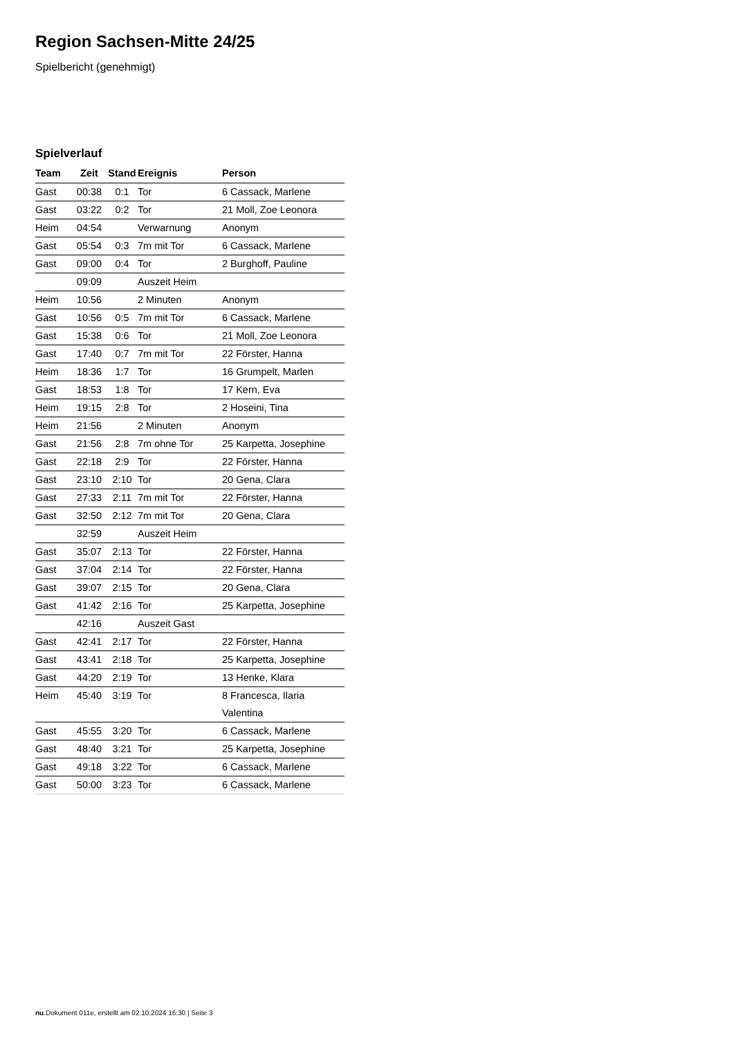Region Sachsen-Mitte 24/25
Spielbericht (genehmigt)
Spielverlauf
| Team | Zeit | Stand | Ereignis | Person |
| --- | --- | --- | --- | --- |
| Gast | 00:38 | 0:1 | Tor | 6 Cassack, Marlene |
| Gast | 03:22 | 0:2 | Tor | 21 Moll, Zoe Leonora |
| Heim | 04:54 | | Verwarnung | Anonym |
| Gast | 05:54 | 0:3 | 7m mit Tor | 6 Cassack, Marlene |
| Gast | 09:00 | 0:4 | Tor | 2 Burghoff, Pauline |
| | 09:09 | | Auszeit Heim | |
| Heim | 10:56 | | 2 Minuten | Anonym |
| Gast | 10:56 | 0:5 | 7m mit Tor | 6 Cassack, Marlene |
| Gast | 15:38 | 0:6 | Tor | 21 Moll, Zoe Leonora |
| Gast | 17:40 | 0:7 | 7m mit Tor | 22 Förster, Hanna |
| Heim | 18:36 | 1:7 | Tor | 16 Grumpelt, Marlen |
| Gast | 18:53 | 1:8 | Tor | 17 Kern, Eva |
| Heim | 19:15 | 2:8 | Tor | 2 Hoseini, Tina |
| Heim | 21:56 | | 2 Minuten | Anonym |
| Gast | 21:56 | 2:8 | 7m ohne Tor | 25 Karpetta, Josephine |
| Gast | 22:18 | 2:9 | Tor | 22 Förster, Hanna |
| Gast | 23:10 | 2:10 | Tor | 20 Gena, Clara |
| Gast | 27:33 | 2:11 | 7m mit Tor | 22 Förster, Hanna |
| Gast | 32:50 | 2:12 | 7m mit Tor | 20 Gena, Clara |
| | 32:59 | | Auszeit Heim | |
| Gast | 35:07 | 2:13 | Tor | 22 Förster, Hanna |
| Gast | 37:04 | 2:14 | Tor | 22 Förster, Hanna |
| Gast | 39:07 | 2:15 | Tor | 20 Gena, Clara |
| Gast | 41:42 | 2:16 | Tor | 25 Karpetta, Josephine |
| | 42:16 | | Auszeit Gast | |
| Gast | 42:41 | 2:17 | Tor | 22 Förster, Hanna |
| Gast | 43:41 | 2:18 | Tor | 25 Karpetta, Josephine |
| Gast | 44:20 | 2:19 | Tor | 13 Henke, Klara |
| Heim | 45:40 | 3:19 | Tor | 8 Francesca, Ilaria Valentina |
| Gast | 45:55 | 3:20 | Tor | 6 Cassack, Marlene |
| Gast | 48:40 | 3:21 | Tor | 25 Karpetta, Josephine |
| Gast | 49:18 | 3:22 | Tor | 6 Cassack, Marlene |
| Gast | 50:00 | 3:23 | Tor | 6 Cassack, Marlene |
nu.Dokument 011e, erstellt am 02.10.2024 16:30 | Seite 3